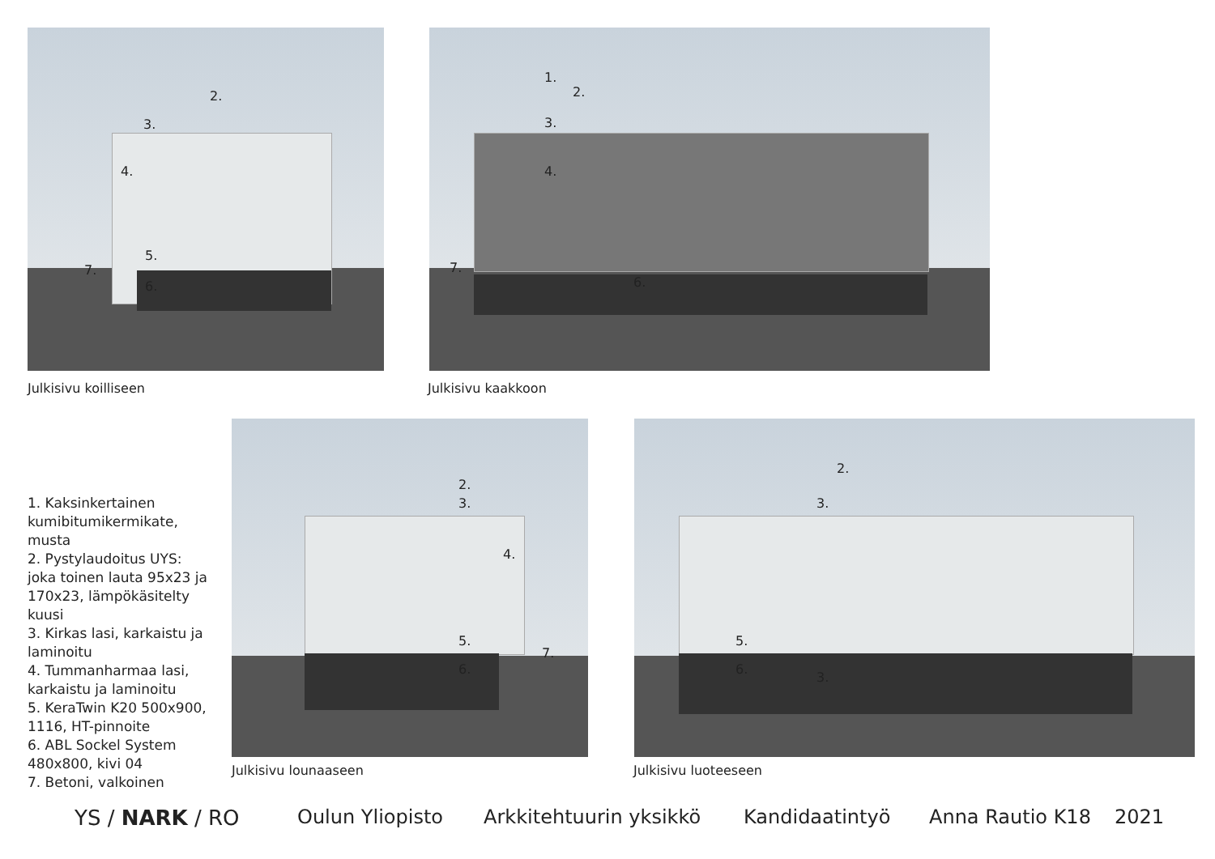2.
3.
4.
5.
7.
6.
Julkisivu koilliseen
1.
2.
3.
4.
7.
6.
Julkisivu kaakkoon
1. Kaksinkertainen kumibitu­mikermikate, musta
2. Pystylaudoitus UYS: joka toinen lauta 95x23 ja 170x23, lämpökäsitelty kuusi
3. Kirkas lasi, karkaistu ja laminoitu
4. Tummanharmaa lasi, karkaistu ja laminoitu
5. KeraTwin K20 500x900, 1116, HT-pinnoite
6. ABL Sockel System 480x800, kivi 04
7. Betoni, valkoinen
2.
3.
4.
5.
7.
6.
Julkisivu lounaaseen
2.
3.
5.
6.
3.
Julkisivu luoteeseen
YS / NARK / RO Oulun Yliopisto Arkkitehtuurin yksikkö Kandidaatintyö Anna Rautio K18 2021